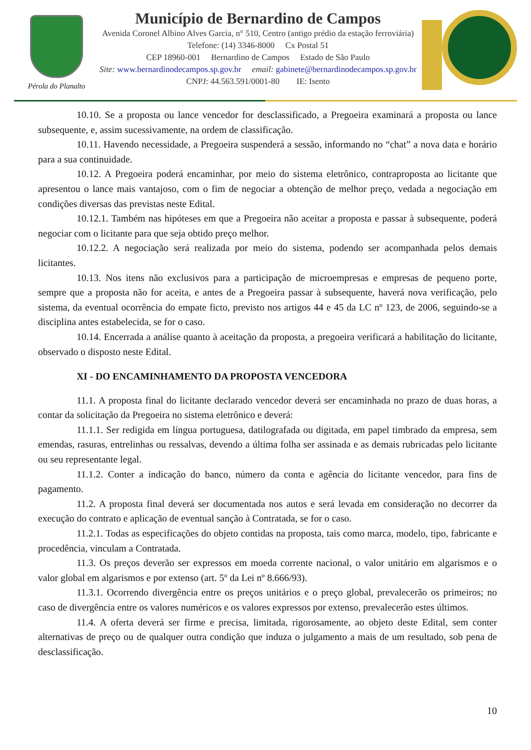Pérola do Planalto
Município de Bernardino de Campos
Avenida Coronel Albino Alves Garcia, n° 510, Centro (antigo prédio da estação ferroviária)
Telefone: (14) 3346-8000 Cx Postal 51
CEP 18960-001 Bernardino de Campos Estado de São Paulo
Site: www.bernardinodecampos.sp.gov.br email: gabinete@bernardinodecampos.sp.gov.br
CNPJ: 44.563.591/0001-80 IE: Isento
10.10. Se a proposta ou lance vencedor for desclassificado, a Pregoeira examinará a proposta ou lance subsequente, e, assim sucessivamente, na ordem de classificação.
10.11. Havendo necessidade, a Pregoeira suspenderá a sessão, informando no “chat” a nova data e horário para a sua continuidade.
10.12. A Pregoeira poderá encaminhar, por meio do sistema eletrônico, contraproposta ao licitante que apresentou o lance mais vantajoso, com o fim de negociar a obtenção de melhor preço, vedada a negociação em condições diversas das previstas neste Edital.
10.12.1. Também nas hipóteses em que a Pregoeira não aceitar a proposta e passar à subsequente, poderá negociar com o licitante para que seja obtido preço melhor.
10.12.2. A negociação será realizada por meio do sistema, podendo ser acompanhada pelos demais licitantes.
10.13. Nos itens não exclusivos para a participação de microempresas e empresas de pequeno porte, sempre que a proposta não for aceita, e antes de a Pregoeira passar à subsequente, haverá nova verificação, pelo sistema, da eventual ocorrência do empate ficto, previsto nos artigos 44 e 45 da LC nº 123, de 2006, seguindo-se a disciplina antes estabelecida, se for o caso.
10.14. Encerrada a análise quanto à aceitação da proposta, a pregoeira verificará a habilitação do licitante, observado o disposto neste Edital.
XI - DO ENCAMINHAMENTO DA PROPOSTA VENCEDORA
11.1. A proposta final do licitante declarado vencedor deverá ser encaminhada no prazo de duas horas, a contar da solicitação da Pregoeira no sistema eletrônico e deverá:
11.1.1. Ser redigida em língua portuguesa, datilografada ou digitada, em papel timbrado da empresa, sem emendas, rasuras, entrelinhas ou ressalvas, devendo a última folha ser assinada e as demais rubricadas pelo licitante ou seu representante legal.
11.1.2. Conter a indicação do banco, número da conta e agência do licitante vencedor, para fins de pagamento.
11.2. A proposta final deverá ser documentada nos autos e será levada em consideração no decorrer da execução do contrato e aplicação de eventual sanção à Contratada, se for o caso.
11.2.1. Todas as especificações do objeto contidas na proposta, tais como marca, modelo, tipo, fabricante e procedência, vinculam a Contratada.
11.3. Os preços deverão ser expressos em moeda corrente nacional, o valor unitário em algarismos e o valor global em algarismos e por extenso (art. 5º da Lei nº 8.666/93).
11.3.1. Ocorrendo divergência entre os preços unitários e o preço global, prevalecerão os primeiros; no caso de divergência entre os valores numéricos e os valores expressos por extenso, prevalecerão estes últimos.
11.4. A oferta deverá ser firme e precisa, limitada, rigorosamente, ao objeto deste Edital, sem conter alternativas de preço ou de qualquer outra condição que induza o julgamento a mais de um resultado, sob pena de desclassificação.
10